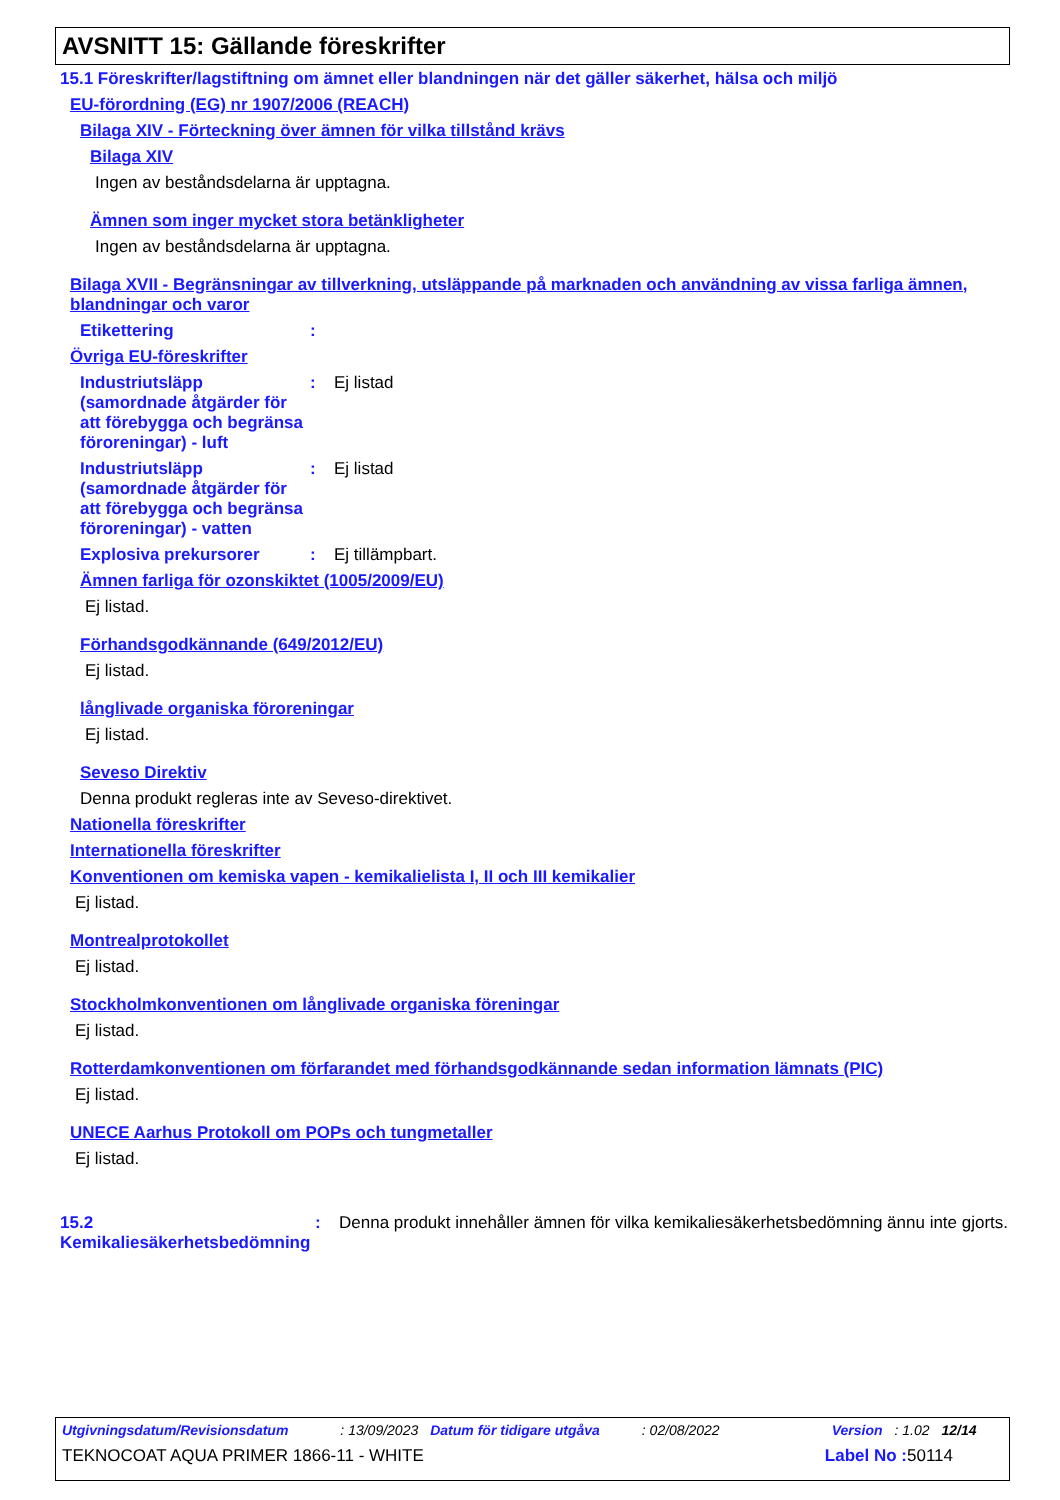AVSNITT 15: Gällande föreskrifter
15.1 Föreskrifter/lagstiftning om ämnet eller blandningen när det gäller säkerhet, hälsa och miljö
EU-förordning (EG) nr 1907/2006 (REACH)
Bilaga XIV - Förteckning över ämnen för vilka tillstånd krävs
Bilaga XIV
Ingen av beståndsdelarna är upptagna.
Ämnen som inger mycket stora betänkligheter
Ingen av beståndsdelarna är upptagna.
Bilaga XVII - Begränsningar av tillverkning, utsläppande på marknaden och användning av vissa farliga ämnen, blandningar och varor
Etikettering :
Övriga EU-föreskrifter
Industriutsläpp (samordnade åtgärder för att förebygga och begränsa föroreningar) - luft
: Ej listad
Industriutsläpp (samordnade åtgärder för att förebygga och begränsa föroreningar) - vatten
: Ej listad
Explosiva prekursorer : Ej tillämpbart.
Ämnen farliga för ozonskiktet (1005/2009/EU)
Ej listad.
Förhandsgodkännande (649/2012/EU)
Ej listad.
långlivade organiska föroreningar
Ej listad.
Seveso Direktiv
Denna produkt regleras inte av Seveso-direktivet.
Nationella föreskrifter
Internationella föreskrifter
Konventionen om kemiska vapen - kemikalielista I, II och III kemikalier
Ej listad.
Montrealprotokollet
Ej listad.
Stockholmkonventionen om långlivade organiska föreningar
Ej listad.
Rotterdamkonventionen om förfarandet med förhandsgodkännande sedan information lämnats (PIC)
Ej listad.
UNECE Aarhus Protokoll om POPs och tungmetaller
Ej listad.
15.2 Kemikaliesäkerhetsbedömning
: Denna produkt innehåller ämnen för vilka kemikaliesäkerhetsbedömning ännu inte gjorts.
Utgivningsdatum/Revisionsdatum: 13/09/2023 Datum för tidigare utgåva: 02/08/2022 Version: 1.02 12/14
TEKNOCOAT AQUA PRIMER 1866-11 - WHITE Label No : 50114